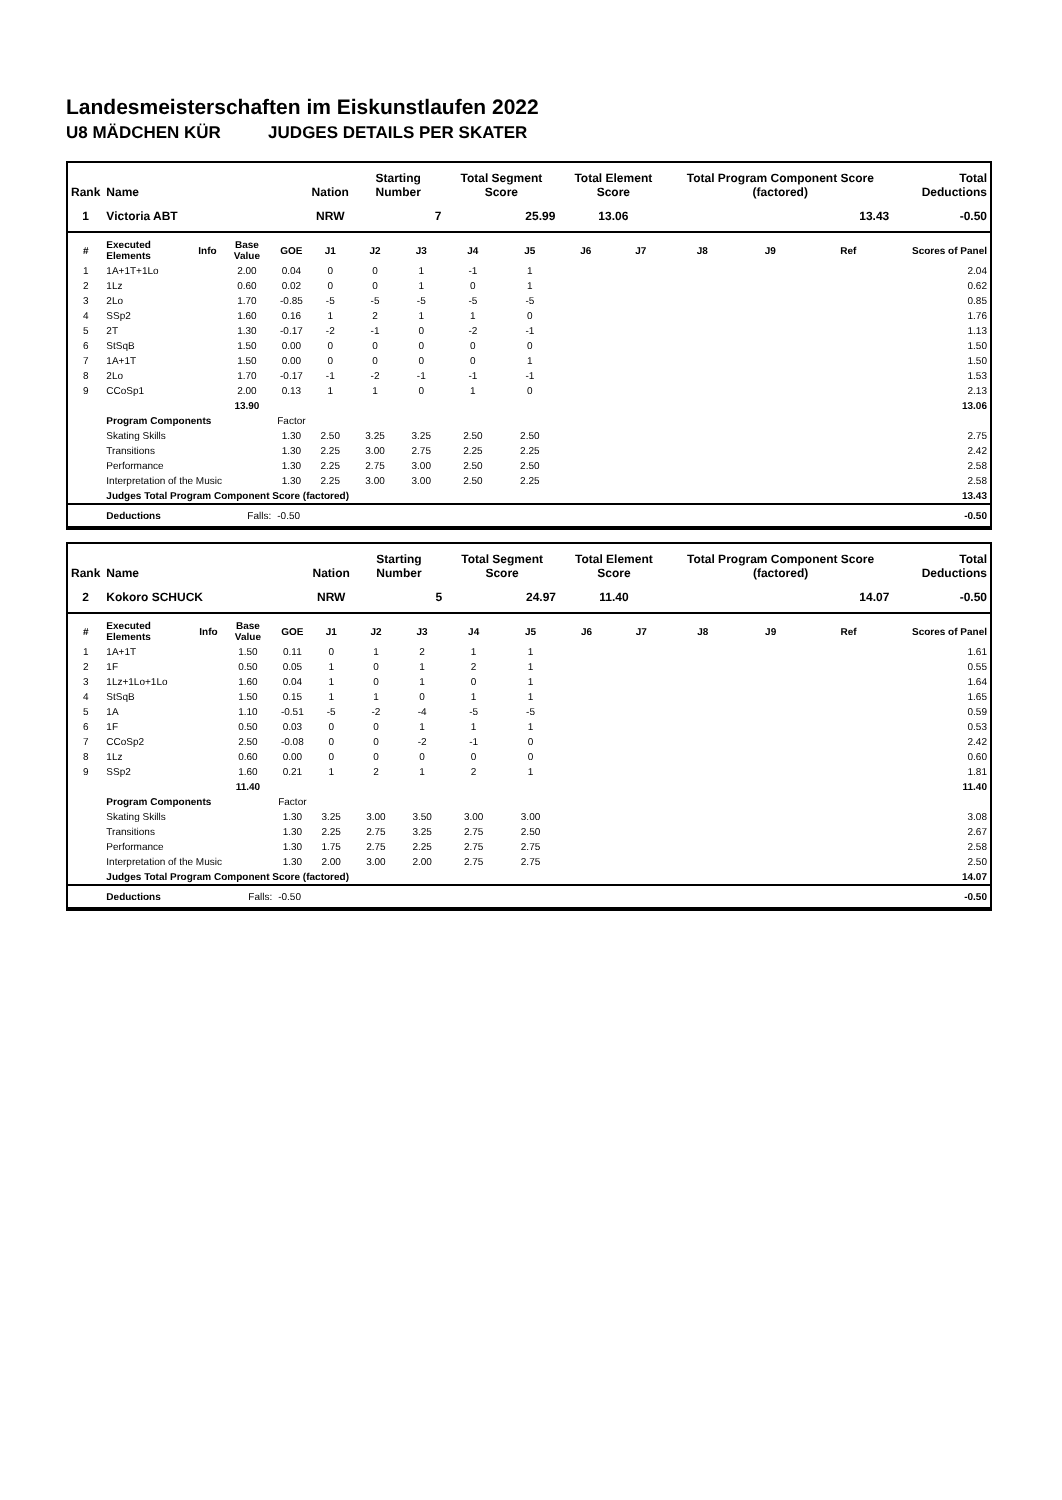Landesmeisterschaften im Eiskunstlaufen 2022
U8 MÄDCHEN KÜR JUDGES DETAILS PER SKATER
| Rank | Name | | | | Nation | Starting Number | | Total Segment Score | | Total Element Score | | Total Program Component Score (factored) | | | Total Deductions |
| --- | --- | --- | --- | --- | --- | --- | --- | --- | --- | --- | --- | --- | --- | --- | --- |
| 1 | Victoria ABT | | | | NRW | 7 | | 25.99 | | 13.06 | | 13.43 | | | -0.50 |
| # | Executed Elements | Info | Base Value | GOE | J1 | J2 | J3 | J4 | J5 | J6 | J7 | J8 | J9 | Ref | Scores of Panel |
| 1 | 1A+1T+1Lo | | 2.00 | 0.04 | 0 | 0 | 1 | -1 | 1 | | | | | | 2.04 |
| 2 | 1Lz | | 0.60 | 0.02 | 0 | 0 | 1 | 0 | 1 | | | | | | 0.62 |
| 3 | 2Lo | | 1.70 | -0.85 | -5 | -5 | -5 | -5 | -5 | | | | | | 0.85 |
| 4 | SSp2 | | 1.60 | 0.16 | 1 | 2 | 1 | 1 | 0 | | | | | | 1.76 |
| 5 | 2T | | 1.30 | -0.17 | -2 | -1 | 0 | -2 | -1 | | | | | | 1.13 |
| 6 | StSqB | | 1.50 | 0.00 | 0 | 0 | 0 | 0 | 0 | | | | | | 1.50 |
| 7 | 1A+1T | | 1.50 | 0.00 | 0 | 0 | 0 | 0 | 1 | | | | | | 1.50 |
| 8 | 2Lo | | 1.70 | -0.17 | -1 | -2 | -1 | -1 | -1 | | | | | | 1.53 |
| 9 | CCoSp1 | | 2.00 | 0.13 | 1 | 1 | 0 | 1 | 0 | | | | | | 2.13 |
| | | | 13.90 | | | | | | | | | | | | 13.06 |
| | Program Components | | | Factor | | | | | | | | | | | |
| | Skating Skills | | | 1.30 | 2.50 | 3.25 | 3.25 | 2.50 | 2.50 | | | | | | 2.75 |
| | Transitions | | | 1.30 | 2.25 | 3.00 | 2.75 | 2.25 | 2.25 | | | | | | 2.42 |
| | Performance | | | 1.30 | 2.25 | 2.75 | 3.00 | 2.50 | 2.50 | | | | | | 2.58 |
| | Interpretation of the Music | | | 1.30 | 2.25 | 3.00 | 3.00 | 2.50 | 2.25 | | | | | | 2.58 |
| | Judges Total Program Component Score (factored) | | | | | | | | | | | | | | 13.43 |
| | Deductions | | Falls: | -0.50 | | | | | | | | | | | -0.50 |
| Rank | Name | | | | Nation | Starting Number | | Total Segment Score | | Total Element Score | | Total Program Component Score (factored) | | | Total Deductions |
| --- | --- | --- | --- | --- | --- | --- | --- | --- | --- | --- | --- | --- | --- | --- | --- |
| 2 | Kokoro SCHUCK | | | | NRW | 5 | | 24.97 | | 11.40 | | 14.07 | | | -0.50 |
| # | Executed Elements | Info | Base Value | GOE | J1 | J2 | J3 | J4 | J5 | J6 | J7 | J8 | J9 | Ref | Scores of Panel |
| 1 | 1A+1T | | 1.50 | 0.11 | 0 | 1 | 2 | 1 | 1 | | | | | | 1.61 |
| 2 | 1F | | 0.50 | 0.05 | 1 | 0 | 1 | 2 | 1 | | | | | | 0.55 |
| 3 | 1Lz+1Lo+1Lo | | 1.60 | 0.04 | 1 | 0 | 1 | 0 | 1 | | | | | | 1.64 |
| 4 | StSqB | | 1.50 | 0.15 | 1 | 1 | 0 | 1 | 1 | | | | | | 1.65 |
| 5 | 1A | | 1.10 | -0.51 | -5 | -2 | -4 | -5 | -5 | | | | | | 0.59 |
| 6 | 1F | | 0.50 | 0.03 | 0 | 0 | 1 | 1 | 1 | | | | | | 0.53 |
| 7 | CCoSp2 | | 2.50 | -0.08 | 0 | 0 | -2 | -1 | 0 | | | | | | 2.42 |
| 8 | 1Lz | | 0.60 | 0.00 | 0 | 0 | 0 | 0 | 0 | | | | | | 0.60 |
| 9 | SSp2 | | 1.60 | 0.21 | 1 | 2 | 1 | 2 | 1 | | | | | | 1.81 |
| | | | 11.40 | | | | | | | | | | | | 11.40 |
| | Program Components | | | Factor | | | | | | | | | | | |
| | Skating Skills | | | 1.30 | 3.25 | 3.00 | 3.50 | 3.00 | 3.00 | | | | | | 3.08 |
| | Transitions | | | 1.30 | 2.25 | 2.75 | 3.25 | 2.75 | 2.50 | | | | | | 2.67 |
| | Performance | | | 1.30 | 1.75 | 2.75 | 2.25 | 2.75 | 2.75 | | | | | | 2.58 |
| | Interpretation of the Music | | | 1.30 | 2.00 | 3.00 | 2.00 | 2.75 | 2.75 | | | | | | 2.50 |
| | Judges Total Program Component Score (factored) | | | | | | | | | | | | | | 14.07 |
| | Deductions | | Falls: | -0.50 | | | | | | | | | | | -0.50 |